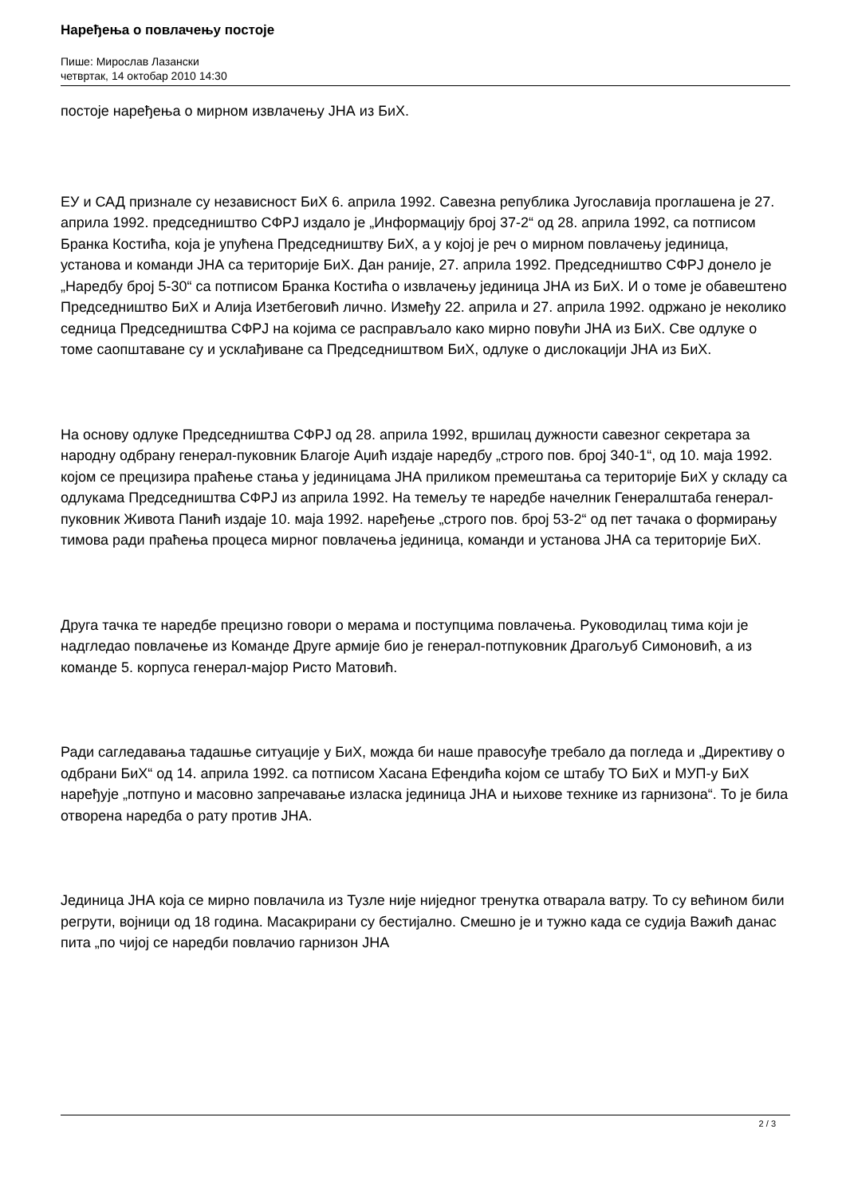Наређења о повлачењу постоје
Пише: Мирослав Лазански
четвртак, 14 oктобар 2010 14:30
постоје наређења о мирном извлачењу ЈНА из БиХ.
ЕУ и САД признале су независност БиХ 6. априла 1992. Савезна република Југославија проглашена је 27. априла 1992. председништво СФРЈ издало је „Информацију број 37-2“ од 28. априла 1992, са потписом Бранка Костића, која је упућена Председништву БиХ, а у којој је реч о мирном повлачењу јединица, установа и команди ЈНА са територије БиХ. Дан раније, 27. априла 1992. Председништво СФРЈ донело је „Наредбу број 5-30“ са потписом Бранка Костића о извлачењу јединица ЈНА из БиХ. И о томе је обавештено Председништво БиХ и Алија Изетбеговић лично. Између 22. априла и 27. априла 1992. одржано је неколико седница Председништва СФРЈ на којима се расправљало како мирно повући ЈНА из БиХ. Све одлуке о томе саопштаване су и усклађиване са Председништвом БиХ, одлуке о дислокацији ЈНА из БиХ.
На основу одлуке Председништва СФРЈ од 28. априла 1992, вршилац дужности савезног секретара за народну одбрану генерал-пуковник Благоје Аџић издаје наредбу „строго пов. број 340-1“, од 10. маја 1992. којом се прецизира праћење стања у јединицама ЈНА приликом премештања са територије БиХ у складу са одлукама Председништва СФРЈ из априла 1992. На темељу те наредбе начелник Генералштаба генерал-пуковник Живота Панић издаје 10. маја 1992. наређење „строго пов. број 53-2“ од пет тачака о формирању тимова ради праћења процеса мирног повлачења јединица, команди и установа ЈНА са територије БиХ.
Друга тачка те наредбе прецизно говори о мерама и поступцима повлачења. Руководилац тима који је надгледао повлачење из Команде Друге армије био је генерал-потпуковник Драгољуб Симоновић, а из команде 5. корпуса генерал-мајор Ристо Матовић.
Ради сагледавања тадашње ситуације у БиХ, можда би наше правосуђе требало да погледа и „Директиву о одбрани БиХ“ од 14. априла 1992. са потписом Хасана Ефендића којом се штабу ТО БиХ и МУП-у БиХ наређује „потпуно и масовно запречавање изласка јединица ЈНА и њихове технике из гарнизона“. То је била отворена наредба о рату против ЈНА.
Јединица ЈНА која се мирно повлачила из Тузле није ниједног тренутка отварала ватру. То су већином били регрути, војници од 18 година. Масакрирани су бестијално. Смешно је и тужно када се судија Важић данас пита „по чијој се наредби повлачио гарнизон ЈНА
2 / 3